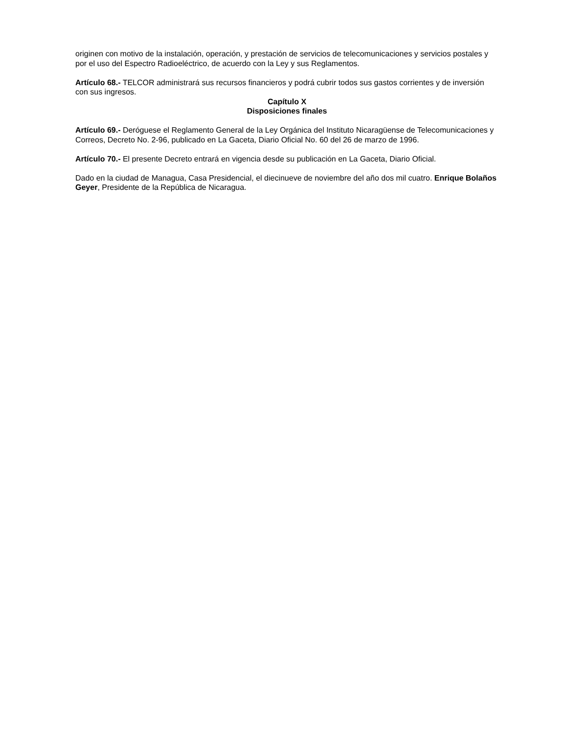originen con motivo de la instalación, operación, y prestación de servicios de telecomunicaciones y servicios postales y por el uso del Espectro Radioeléctrico, de acuerdo con la Ley y sus Reglamentos.
Artículo 68.- TELCOR administrará sus recursos financieros y podrá cubrir todos sus gastos corrientes y de inversión con sus ingresos.
Capítulo X
Disposiciones finales
Artículo 69.- Deróguese el Reglamento General de la Ley Orgánica del Instituto Nicaragüense de Telecomunicaciones y Correos, Decreto No. 2-96, publicado en La Gaceta, Diario Oficial No. 60 del 26 de marzo de 1996.
Artículo 70.- El presente Decreto entrará en vigencia desde su publicación en La Gaceta, Diario Oficial.
Dado en la ciudad de Managua, Casa Presidencial, el diecinueve de noviembre del año dos mil cuatro. Enrique Bolaños Geyer, Presidente de la República de Nicaragua.